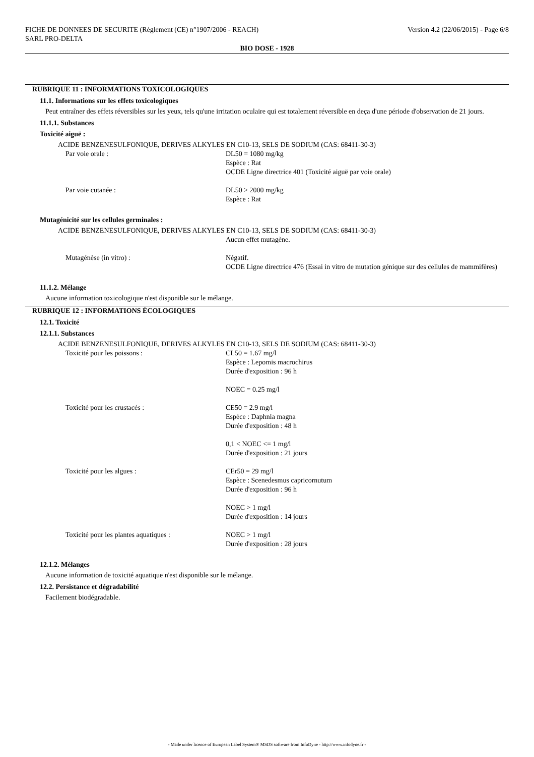FICHE DE DONNEES DE SECURITE (Règlement (CE) n°1907/2006 - REACH)
SARL PRO-DELTA Version 4.2 (22/06/2015) - Page 6/8
BIO DOSE - 1928
RUBRIQUE 11 : INFORMATIONS TOXICOLOGIQUES
11.1. Informations sur les effets toxicologiques
Peut entraîner des effets réversibles sur les yeux, tels qu'une irritation oculaire qui est totalement réversible en deça d'une période d'observation de 21 jours.
11.1.1. Substances
Toxicité aiguë :
ACIDE BENZENESULFONIQUE, DERIVES ALKYLES EN C10-13, SELS DE SODIUM (CAS: 68411-30-3)
Par voie orale : DL50 = 1080 mg/kg
Espèce : Rat
OCDE Ligne directrice 401 (Toxicité aiguë par voie orale)
Par voie cutanée : DL50 > 2000 mg/kg
Espèce : Rat
Mutagénicité sur les cellules germinales :
ACIDE BENZENESULFONIQUE, DERIVES ALKYLES EN C10-13, SELS DE SODIUM (CAS: 68411-30-3)
Aucun effet mutagène.
Mutagénèse (in vitro) : Négatif.
OCDE Ligne directrice 476 (Essai in vitro de mutation génique sur des cellules de mammifères)
11.1.2. Mélange
Aucune information toxicologique n'est disponible sur le mélange.
RUBRIQUE 12 : INFORMATIONS ÉCOLOGIQUES
12.1. Toxicité
12.1.1. Substances
ACIDE BENZENESULFONIQUE, DERIVES ALKYLES EN C10-13, SELS DE SODIUM (CAS: 68411-30-3)
Toxicité pour les poissons : CL50 = 1.67 mg/l
Espèce : Lepomis macrochirus
Durée d'exposition : 96 h
NOEC = 0.25 mg/l
Toxicité pour les crustacés : CE50 = 2.9 mg/l
Espèce : Daphnia magna
Durée d'exposition : 48 h
0,1 < NOEC <= 1 mg/l
Durée d'exposition : 21 jours
Toxicité pour les algues : CEr50 = 29 mg/l
Espèce : Scenedesmus capricornutum
Durée d'exposition : 96 h
NOEC > 1 mg/l
Durée d'exposition : 14 jours
Toxicité pour les plantes aquatiques :
NOEC > 1 mg/l
Durée d'exposition : 28 jours
12.1.2. Mélanges
Aucune information de toxicité aquatique n'est disponible sur le mélange.
12.2. Persistance et dégradabilité
Facilement biodégradable.
- Made under licence of European Label System® MSDS software from InfoDyne - http://www.infodyne.fr -